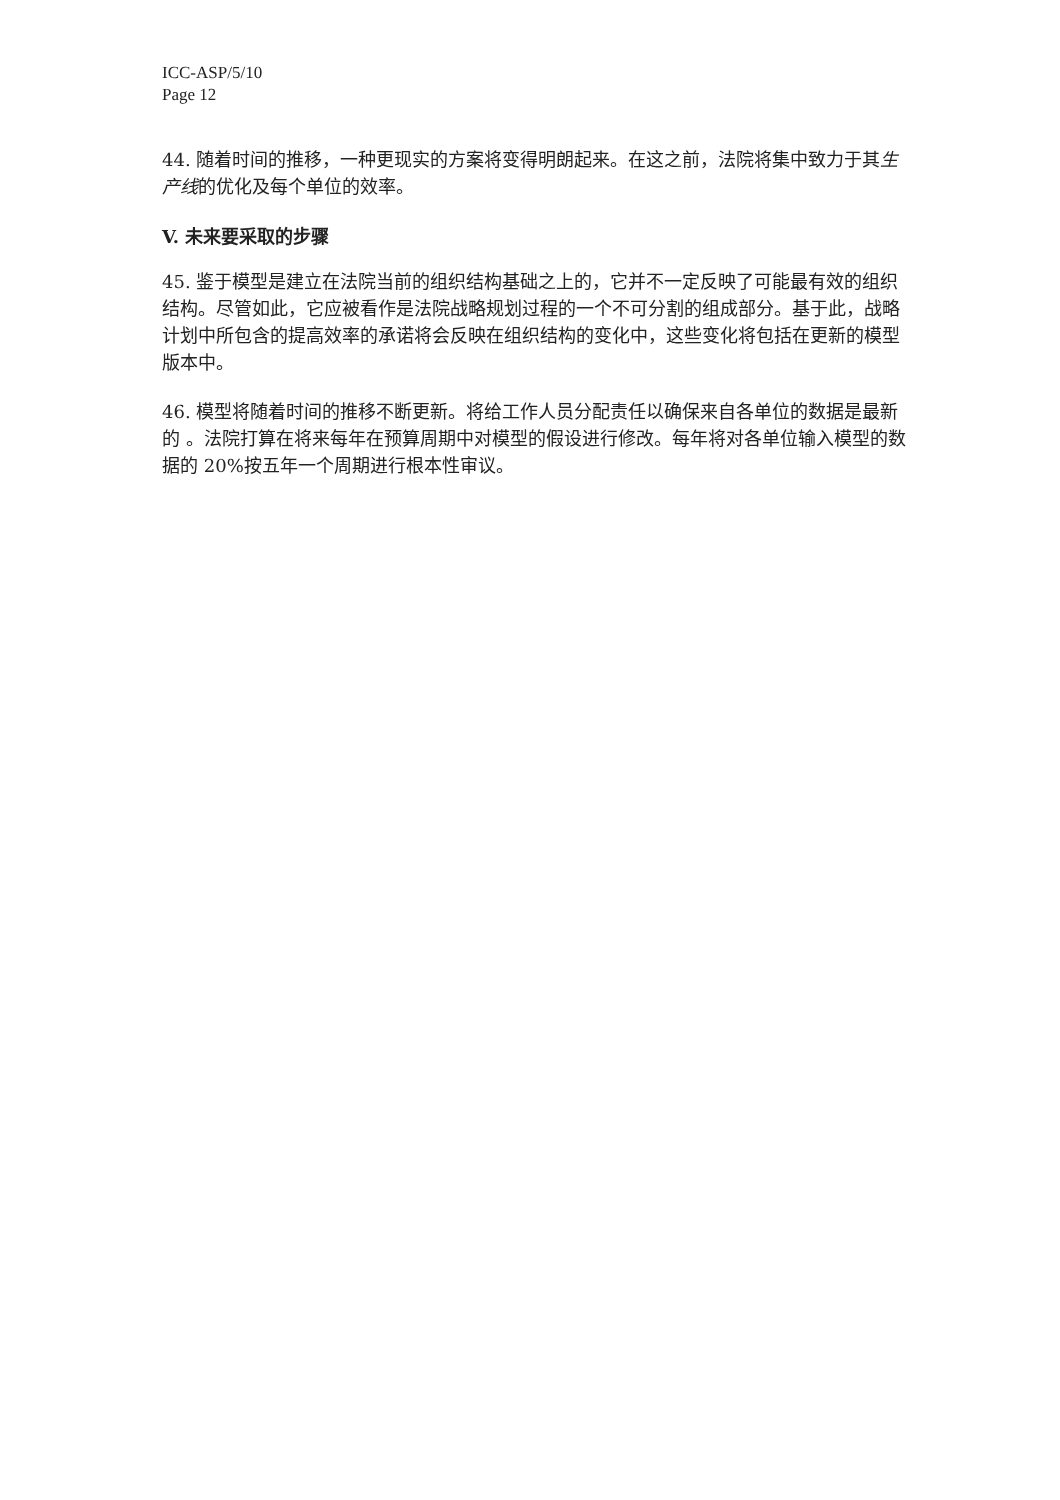ICC-ASP/5/10
Page 12
44. 随着时间的推移，一种更现实的方案将变得明朗起来。在这之前，法院将集中致力于其生产线的优化及每个单位的效率。
V. 未来要采取的步骤
45. 鉴于模型是建立在法院当前的组织结构基础之上的，它并不一定反映了可能最有效的组织结构。尽管如此，它应被看作是法院战略规划过程的一个不可分割的组成部分。基于此，战略计划中所包含的提高效率的承诺将会反映在组织结构的变化中，这些变化将包括在更新的模型版本中。
46. 模型将随着时间的推移不断更新。将给工作人员分配责任以确保来自各单位的数据是最新的 。法院打算在将来每年在预算周期中对模型的假设进行修改。每年将对各单位输入模型的数据的 20%按五年一个周期进行根本性审议。